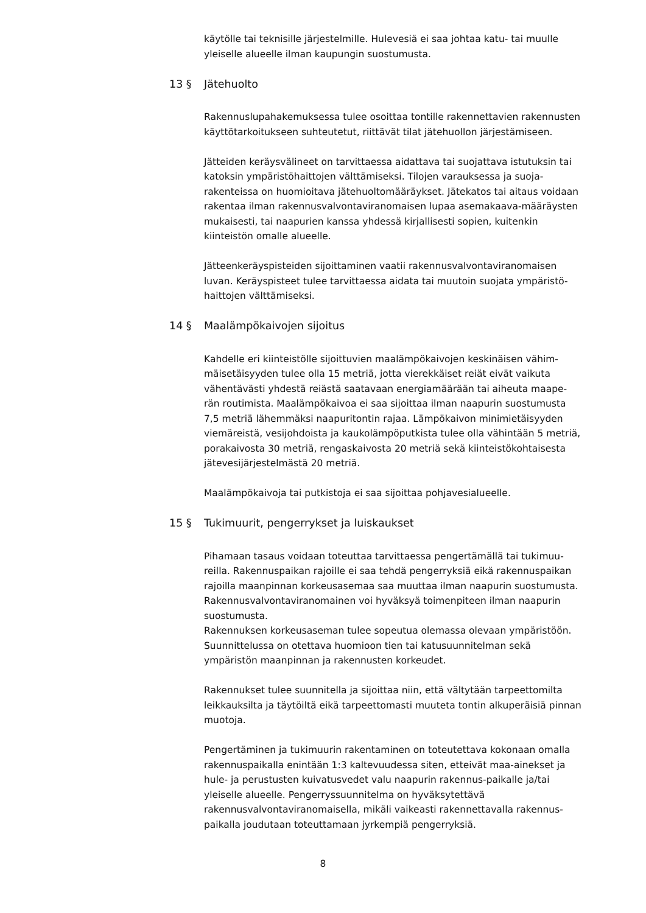käytölle tai teknisille järjestelmille. Hulevesiä ei saa johtaa katu- tai muulle yleiselle alueelle ilman kaupungin suostumusta.
13 § Jätehuolto
Rakennuslupahakemuksessa tulee osoittaa tontille rakennettavien rakennusten käyttötarkoitukseen suhteutetut, riittävät tilat jätehuollon järjestämiseen.
Jätteiden keräysvälineet on tarvittaessa aidattava tai suojattava istutuksin tai katoksin ympäristöhaittojen välttämiseksi. Tilojen varauksessa ja suoja-rakenteissa on huomioitava jätehuoltomääräykset. Jätekatos tai aitaus voidaan rakentaa ilman rakennusvalvontaviranomaisen lupaa asemakaava-määräysten mukaisesti, tai naapurien kanssa yhdessä kirjallisesti sopien, kuitenkin kiinteistön omalle alueelle.
Jätteenkeräyspisteiden sijoittaminen vaatii rakennusvalvontaviranomaisen luvan. Keräyspisteet tulee tarvittaessa aidata tai muutoin suojata ympäristö-haittojen välttämiseksi.
14 § Maalämpökaivojen sijoitus
Kahdelle eri kiinteistölle sijoittuvien maalämpökaivojen keskinäisen vähim-mäisetäisyyden tulee olla 15 metriä, jotta vierekkäiset reiät eivät vaikuta vähentävästi yhdestä reiästä saatavaan energiamäärään tai aiheuta maape-rän routimista. Maalämpökaivoa ei saa sijoittaa ilman naapurin suostumusta 7,5 metriä lähemmäksi naapuritontin rajaa. Lämpökaivon minimietäisyyden viemäreistä, vesijohdoista ja kaukolämpöputkista tulee olla vähintään 5 metriä, porakaivosta 30 metriä, rengaskaivosta 20 metriä sekä kiinteistökohtaisesta jätevesijärjestelmästä 20 metriä.
Maalämpökaivoja tai putkistoja ei saa sijoittaa pohjavesialueelle.
15 § Tukimuurit, pengerrykset ja luiskaukset
Pihamaan tasaus voidaan toteuttaa tarvittaessa pengertämällä tai tukimuu-reilla. Rakennuspaikan rajoille ei saa tehdä pengerryksiä eikä rakennuspaikan rajoilla maanpinnan korkeusasemaa saa muuttaa ilman naapurin suostumusta. Rakennusvalvontaviranomainen voi hyväksyä toimenpiteen ilman naapurin suostumusta.
Rakennuksen korkeusaseman tulee sopeutua olemassa olevaan ympäristöön. Suunnittelussa on otettava huomioon tien tai katusuunnitelman sekä ympäristön maanpinnan ja rakennusten korkeudet.
Rakennukset tulee suunnitella ja sijoittaa niin, että vältytään tarpeettomilta leikkauksilta ja täytöiltä eikä tarpeettomasti muuteta tontin alkuperäisiä pinnan muotoja.
Pengertäminen ja tukimuurin rakentaminen on toteutettava kokonaan omalla rakennuspaikalla enintään 1:3 kaltevuudessa siten, etteivät maa-ainekset ja hule- ja perustusten kuivatusvedet valu naapurin rakennus-paikalle ja/tai yleiselle alueelle. Pengerryssuunnitelma on hyväksytettävä rakennusvalvontaviranomaisella, mikäli vaikeasti rakennettavalla rakennus-paikalla joudutaan toteuttamaan jyrkempiä pengerryksiä.
8